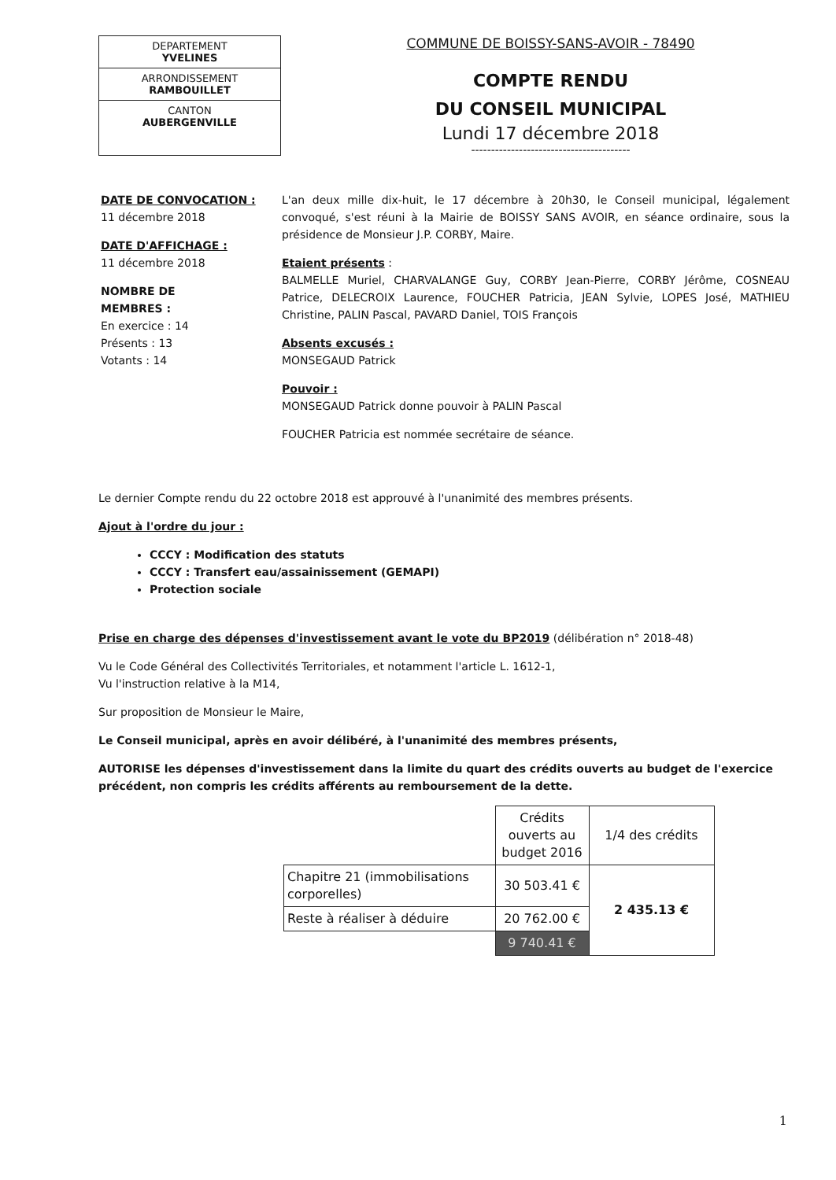DEPARTEMENT
YVELINES
ARRONDISSEMENT
RAMBOUILLET
CANTON
AUBERGENVILLE
COMMUNE DE BOISSY-SANS-AVOIR - 78490
COMPTE RENDU
DU CONSEIL MUNICIPAL
Lundi 17 décembre 2018
----------------------------------------
DATE DE CONVOCATION :
11 décembre 2018
DATE D'AFFICHAGE :
11 décembre 2018
NOMBRE DE
MEMBRES :
En exercice : 14
Présents : 13
Votants : 14
L'an deux mille dix-huit, le 17 décembre à 20h30, le Conseil municipal, légalement convoqué, s'est réuni à la Mairie de BOISSY SANS AVOIR, en séance ordinaire, sous la présidence de Monsieur J.P. CORBY, Maire.
Etaient présents :
BALMELLE Muriel, CHARVALANGE Guy, CORBY Jean-Pierre, CORBY Jérôme, COSNEAU Patrice, DELECROIX Laurence, FOUCHER Patricia, JEAN Sylvie, LOPES José, MATHIEU Christine, PALIN Pascal, PAVARD Daniel, TOIS François
Absents excusés :
MONSEGAUD Patrick
Pouvoir :
MONSEGAUD Patrick donne pouvoir à PALIN Pascal
FOUCHER Patricia est nommée secrétaire de séance.
Le dernier Compte rendu du 22 octobre 2018 est approuvé à l'unanimité des membres présents.
Ajout à l'ordre du jour :
CCCY : Modification des statuts
CCCY : Transfert eau/assainissement (GEMAPI)
Protection sociale
Prise en charge des dépenses d'investissement avant le vote du BP2019 (délibération n° 2018-48)
Vu le Code Général des Collectivités Territoriales, et notamment l'article L. 1612-1,
Vu l'instruction relative à la M14,
Sur proposition de Monsieur le Maire,
Le Conseil municipal, après en avoir délibéré, à l'unanimité des membres présents,
AUTORISE les dépenses d'investissement dans la limite du quart des crédits ouverts au budget de l'exercice précédent, non compris les crédits afférents au remboursement de la dette.
| | Crédits ouverts au budget 2016 | 1/4 des crédits |
| Chapitre 21 (immobilisations corporelles) | 30 503.41 € | 2 435.13 € |
| Reste à réaliser à déduire | 20 762.00 € | |
| | 9 740.41 € | |
1